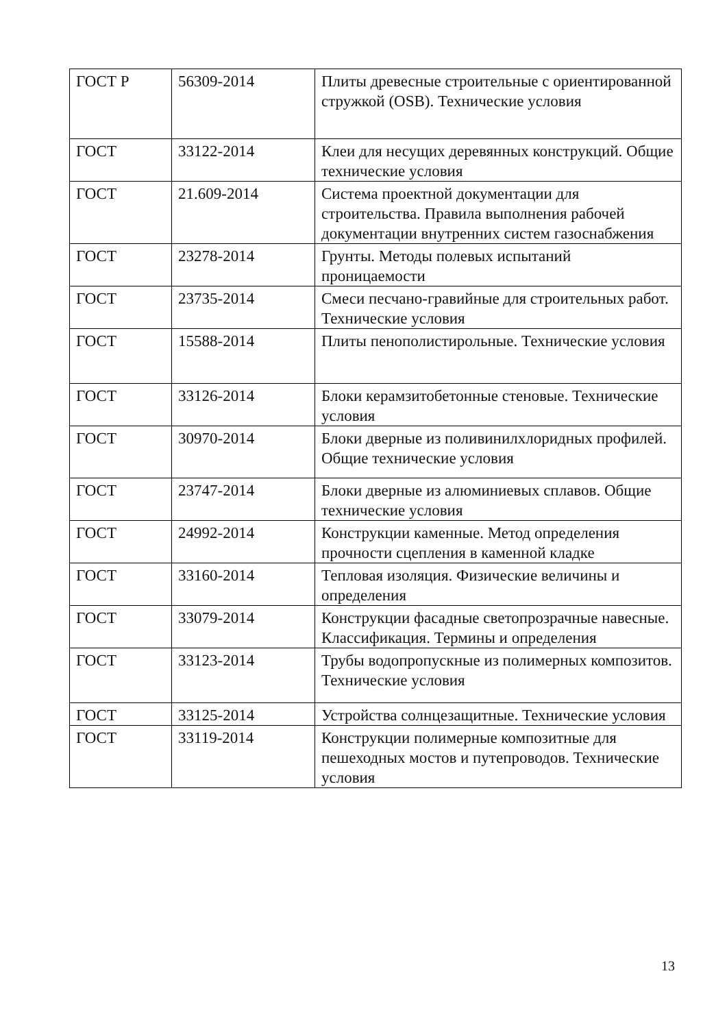| ГОСТ Р | 56309-2014 | Плиты древесные строительные с ориентированной стружкой (OSB). Технические условия |
| ГОСТ | 33122-2014 | Клеи для несущих деревянных конструкций. Общие технические условия |
| ГОСТ | 21.609-2014 | Система проектной документации для строительства. Правила выполнения рабочей документации внутренних систем газоснабжения |
| ГОСТ | 23278-2014 | Грунты. Методы полевых испытаний проницаемости |
| ГОСТ | 23735-2014 | Смеси песчано-гравийные для строительных работ. Технические условия |
| ГОСТ | 15588-2014 | Плиты пенополистирольные. Технические условия |
| ГОСТ | 33126-2014 | Блоки керамзитобетонные стеновые. Технические условия |
| ГОСТ | 30970-2014 | Блоки дверные из поливинилхлоридных профилей. Общие технические условия |
| ГОСТ | 23747-2014 | Блоки дверные из алюминиевых сплавов. Общие технические условия |
| ГОСТ | 24992-2014 | Конструкции каменные. Метод определения прочности сцепления в каменной кладке |
| ГОСТ | 33160-2014 | Тепловая изоляция. Физические величины и определения |
| ГОСТ | 33079-2014 | Конструкции фасадные светопрозрачные навесные. Классификация. Термины и определения |
| ГОСТ | 33123-2014 | Трубы водопропускные из полимерных композитов. Технические условия |
| ГОСТ | 33125-2014 | Устройства солнцезащитные. Технические условия |
| ГОСТ | 33119-2014 | Конструкции полимерные композитные для пешеходных мостов и путепроводов. Технические условия |
13